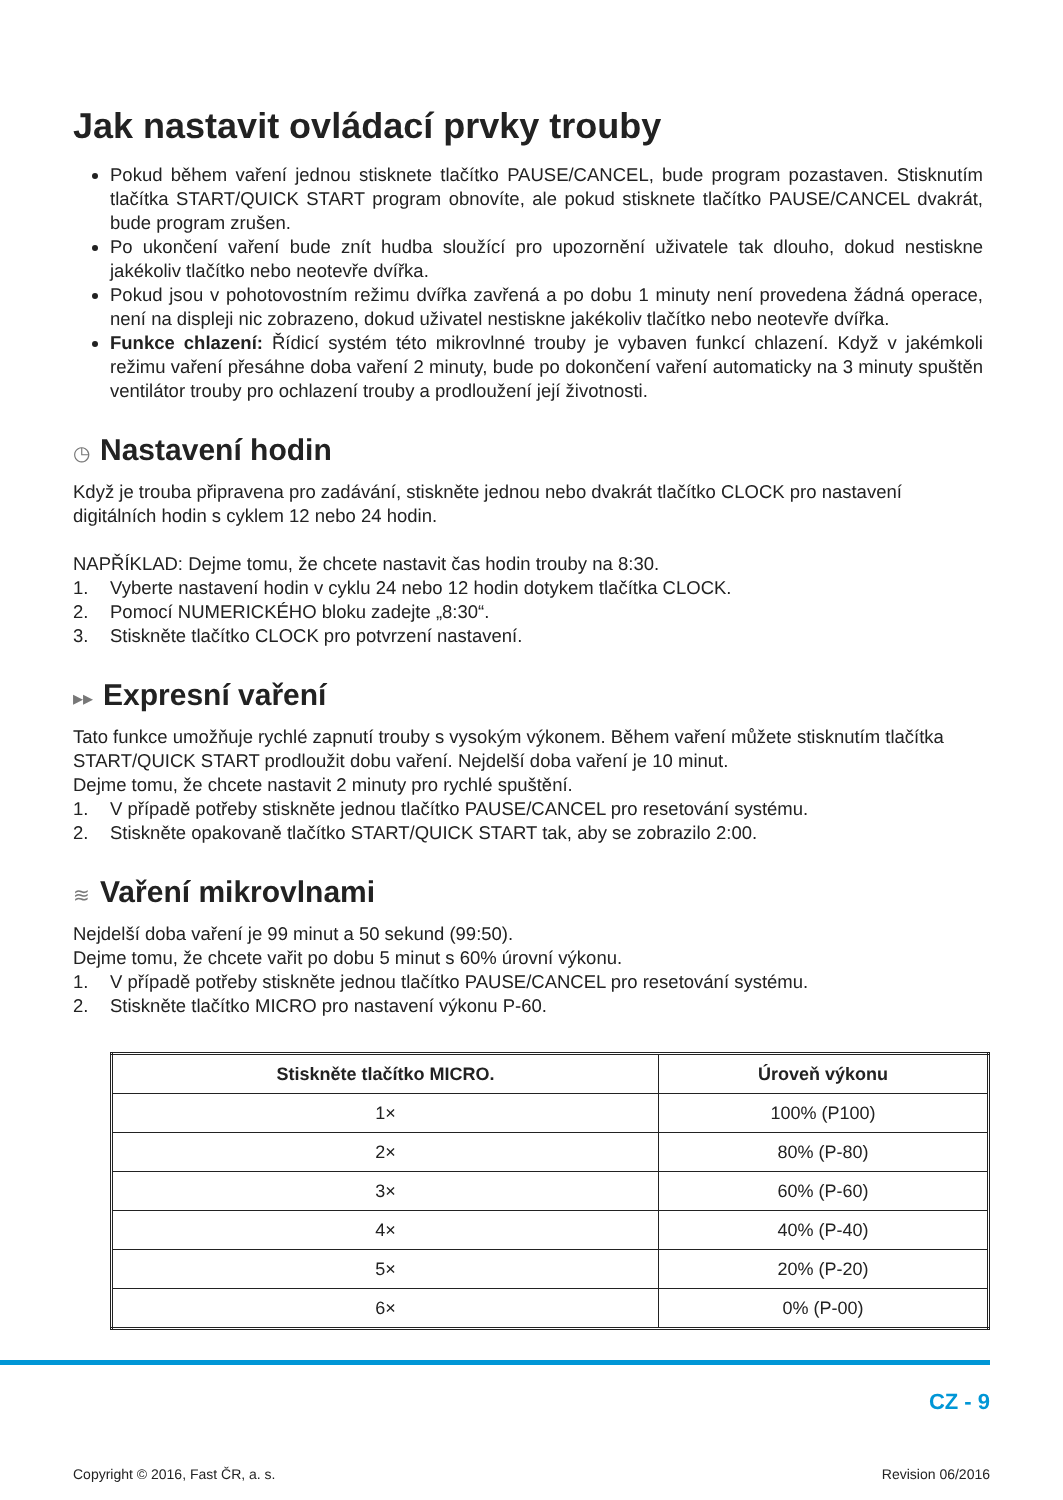Jak nastavit ovládací prvky trouby
Pokud během vaření jednou stisknete tlačítko PAUSE/CANCEL, bude program pozastaven. Stisknutím tlačítka START/QUICK START program obnovíte, ale pokud stisknete tlačítko PAUSE/CANCEL dvakrát, bude program zrušen.
Po ukončení vaření bude znít hudba sloužící pro upozornění uživatele tak dlouho, dokud nestiskne jakékoliv tlačítko nebo neotevře dvířka.
Pokud jsou v pohotovostním režimu dvířka zavřená a po dobu 1 minuty není provedena žádná operace, není na displeji nic zobrazeno, dokud uživatel nestiskne jakékoliv tlačítko nebo neotevře dvířka.
Funkce chlazení: Řídicí systém této mikrovlnné trouby je vybaven funkcí chlazení. Když v jakémkoli režimu vaření přesáhne doba vaření 2 minuty, bude po dokončení vaření automaticky na 3 minuty spuštěn ventilátor trouby pro ochlazení trouby a prodloužení její životnosti.
◷ Nastavení hodin
Když je trouba připravena pro zadávání, stiskněte jednou nebo dvakrát tlačítko CLOCK pro nastavení digitálních hodin s cyklem 12 nebo 24 hodin.
NAPŘÍKLAD: Dejme tomu, že chcete nastavit čas hodin trouby na 8:30.
1. Vyberte nastavení hodin v cyklu 24 nebo 12 hodin dotykem tlačítka CLOCK.
2. Pomocí NUMERICKÉHO bloku zadejte „8:30“.
3. Stiskněte tlačítko CLOCK pro potvrzení nastavení.
▸▸ Expresní vaření
Tato funkce umožňuje rychlé zapnutí trouby s vysokým výkonem. Během vaření můžete stisknutím tlačítka START/QUICK START prodloužit dobu vaření. Nejdelší doba vaření je 10 minut.
Dejme tomu, že chcete nastavit 2 minuty pro rychlé spuštění.
1. V případě potřeby stiskněte jednou tlačítko PAUSE/CANCEL pro resetování systému.
2. Stiskněte opakovaně tlačítko START/QUICK START tak, aby se zobrazilo 2:00.
≋ Vaření mikrovlnami
Nejdelší doba vaření je 99 minut a 50 sekund (99:50).
Dejme tomu, že chcete vařit po dobu 5 minut s 60% úrovní výkonu.
1. V případě potřeby stiskněte jednou tlačítko PAUSE/CANCEL pro resetování systému.
2. Stiskněte tlačítko MICRO pro nastavení výkonu P-60.
| Stiskněte tlačítko MICRO. | Úroveň výkonu |
| --- | --- |
| 1× | 100% (P100) |
| 2× | 80% (P-80) |
| 3× | 60% (P-60) |
| 4× | 40% (P-40) |
| 5× | 20% (P-20) |
| 6× | 0% (P-00) |
CZ - 9
Copyright © 2016, Fast ČR, a. s. Revision 06/2016